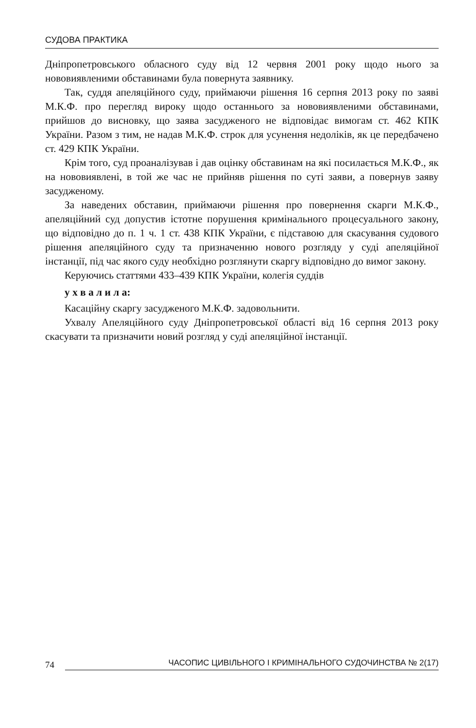СУДОВА ПРАКТИКА
Дніпропетровського обласного суду від 12 червня 2001 року щодо нього за нововиявленими обставинами була повернута заявнику.
Так, суддя апеляційного суду, приймаючи рішення 16 серпня 2013 року по заяві М.К.Ф. про перегляд вироку щодо останнього за нововиявленими обставинами, прийшов до висновку, що заява засудженого не відповідає вимогам ст. 462 КПК України. Разом з тим, не надав М.К.Ф. строк для усунення недоліків, як це передбачено ст. 429 КПК України.
Крім того, суд проаналізував і дав оцінку обставинам на які посилається М.К.Ф., як на нововиявлені, в той же час не прийняв рішення по суті заяви, а повернув заяву засудженому.
За наведених обставин, приймаючи рішення про повернення скарги М.К.Ф., апеляційний суд допустив істотне порушення кримінального процесуального закону, що відповідно до п. 1 ч. 1 ст. 438 КПК України, є підставою для скасування судового рішення апеляційного суду та призначенню нового розгляду у суді апеляційної інстанції, під час якого суду необхідно розглянути скаргу відповідно до вимог закону.
Керуючись статтями 433–439 КПК України, колегія суддів
у х в а л и л а:
Касаційну скаргу засудженого М.К.Ф. задовольнити.
Ухвалу Апеляційного суду Дніпропетровської області від 16 серпня 2013 року скасувати та призначити новий розгляд у суді апеляційної інстанції.
74 ЧАСОПИС ЦИВІЛЬНОГО І КРИМІНАЛЬНОГО СУДОЧИНСТВА № 2(17)